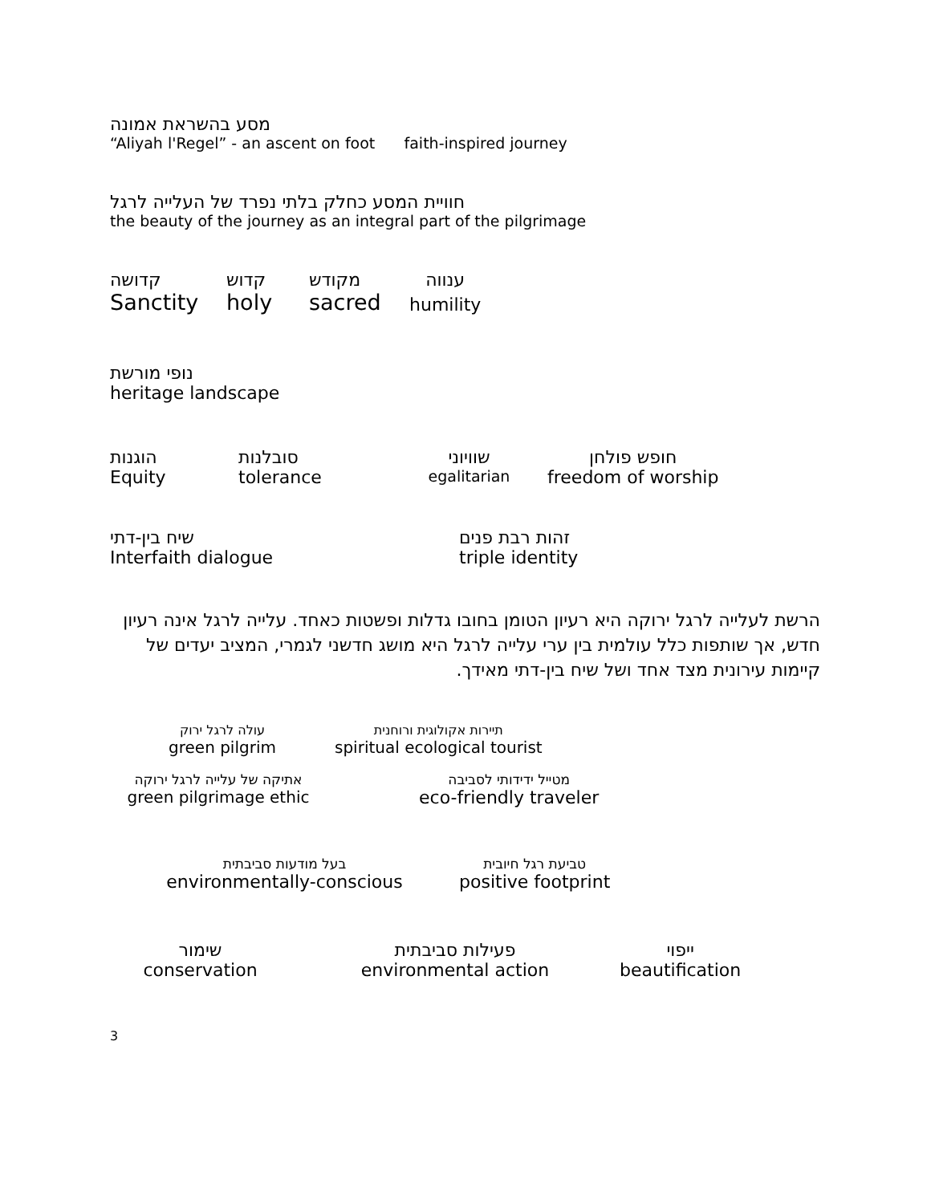מסע בהשראת אמונה
“Aliyah l'Regel” - an ascent on foot faith-inspired journey
חוויית המסע כחלק בלתי נפרד של העלייה לרגל
the beauty of the journey as an integral part of the pilgrimage
קדושה
Sanctity
קדוש
holy
מקודש
sacred
ענווה
humility
נופי מורשת
heritage landscape
הוגנות
Equity
סובלנות
tolerance
שוויוני
egalitarian
חופש פולחן
freedom of worship
שיח בין-דתי
Interfaith dialogue
זהות רבת פנים
triple identity
הרשת לעלייה לרגל ירוקה היא רעיון הטומן בחובו גדלות ופשטות כאחד. עלייה לרגל אינה רעיון חדש, אך שותפות כלל עולמית בין ערי עלייה לרגל היא מושג חדשני לגמרי, המציב יעדים של קיימות עירונית מצד אחד ושל שיח בין-דתי מאידך.
עולה לרגל ירוק
green pilgrim
תיירות אקולוגית ורוחנית
spiritual ecological tourist
אתיקה של עלייה לרגל ירוקה
green pilgrimage ethic
מטייל ידידותי לסביבה
eco-friendly traveler
בעל מודעות סביבתית
environmentally-conscious
טביעת רגל חיובית
positive footprint
שימור
conservation
פעילות סביבתית
environmental action
ייפוי
beautification
3